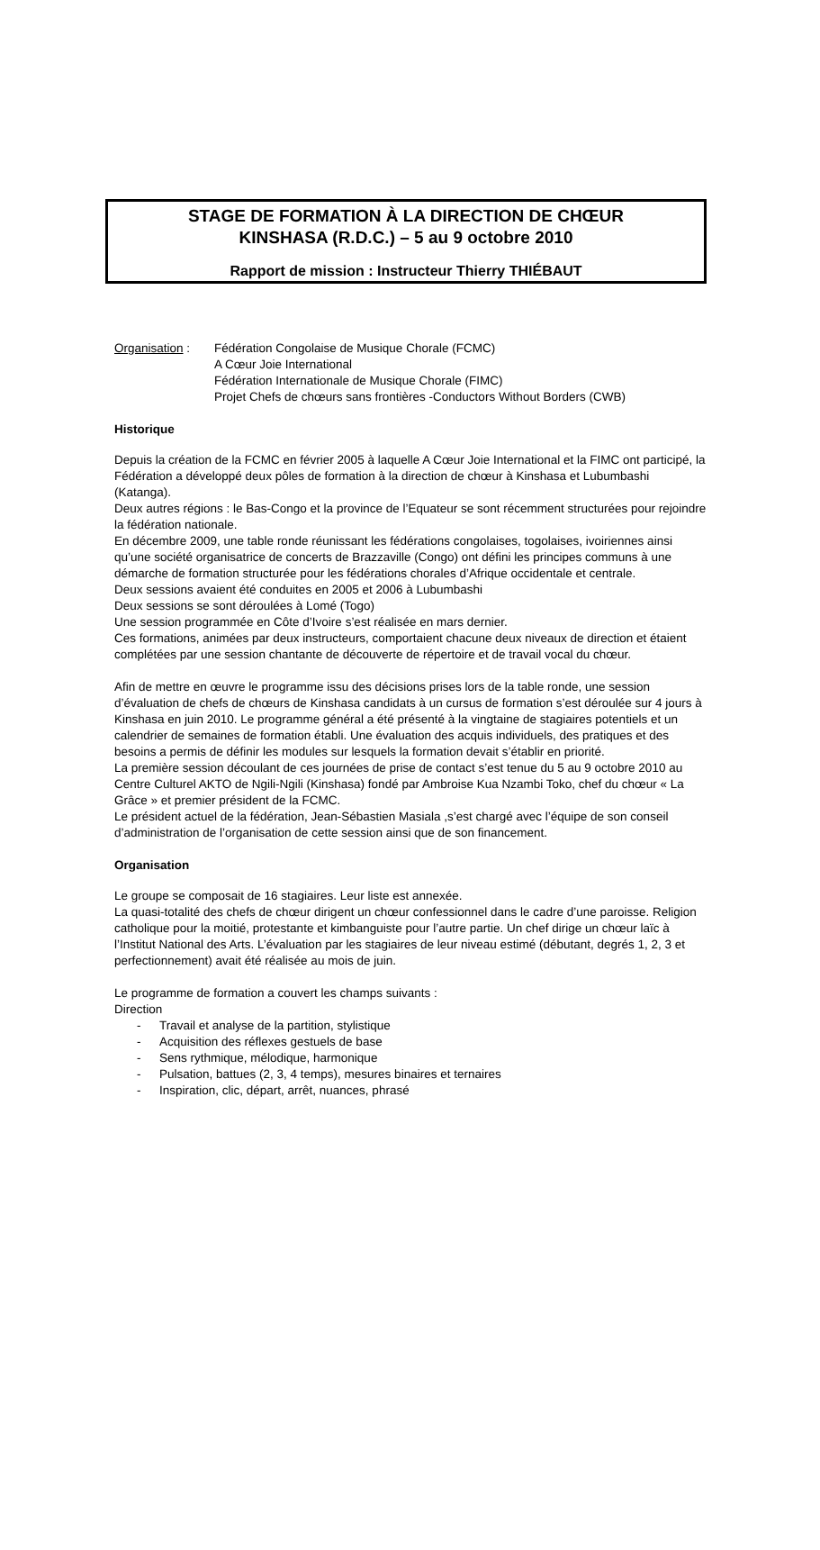STAGE DE FORMATION À LA DIRECTION DE CHŒUR
KINSHASA (R.D.C.) – 5 au 9 octobre 2010
Rapport de mission : Instructeur Thierry THIÉBAUT
Organisation :
Fédération Congolaise de Musique Chorale (FCMC)
A Cœur Joie International
Fédération Internationale de Musique Chorale (FIMC)
Projet Chefs de chœurs sans frontières -Conductors Without Borders (CWB)
Historique
Depuis la création de la FCMC en février 2005 à laquelle A Cœur Joie International et la FIMC ont participé, la Fédération a développé deux pôles de formation à la direction de chœur à Kinshasa et Lubumbashi (Katanga).
Deux autres régions : le Bas-Congo et la province de l’Equateur se sont récemment structurées pour rejoindre la fédération nationale.
En décembre 2009, une table ronde réunissant les fédérations congolaises, togolaises, ivoiriennes ainsi qu’une société organisatrice de concerts de Brazzaville (Congo) ont défini les principes communs à une démarche de formation structurée pour les fédérations chorales d’Afrique occidentale et centrale.
Deux sessions avaient été conduites en 2005 et 2006 à Lubumbashi
Deux sessions se sont déroulées à Lomé (Togo)
Une session programmée en Côte d’Ivoire s’est réalisée en mars dernier.
Ces formations, animées par deux instructeurs, comportaient chacune deux niveaux de direction et étaient complétées par une session chantante de découverte de répertoire et de travail vocal du chœur.
Afin de mettre en œuvre le programme issu des décisions prises lors de la table ronde, une session d’évaluation de chefs de chœurs de Kinshasa candidats à un cursus de formation s’est déroulée sur 4 jours à Kinshasa en juin 2010. Le programme général a été présenté à la vingtaine de stagiaires potentiels et un calendrier de semaines de formation établi. Une évaluation des acquis individuels, des pratiques et des besoins a permis de définir les modules sur lesquels la formation devait s’établir en priorité.
La première session découlant de ces journées de prise de contact s’est tenue du 5 au 9 octobre 2010 au Centre Culturel AKTO de Ngili-Ngili (Kinshasa) fondé par Ambroise Kua Nzambi Toko, chef du chœur « La Grâce » et premier président de la FCMC.
Le président actuel de la fédération, Jean-Sébastien Masiala ,s’est chargé avec l’équipe de son conseil d’administration de l’organisation de cette session ainsi que de son financement.
Organisation
Le groupe se composait de 16 stagiaires. Leur liste est annexée.
La quasi-totalité des chefs de chœur dirigent un chœur confessionnel dans le cadre d’une paroisse. Religion catholique pour la moitié, protestante et kimbanguiste pour l’autre partie. Un chef dirige un chœur laïc à l’Institut National des Arts. L’évaluation par les stagiaires de leur niveau estimé (débutant, degrés 1, 2, 3 et perfectionnement) avait été réalisée au mois de juin.
Le programme de formation a couvert les champs suivants :
Direction
- Travail et analyse de la partition, stylistique
- Acquisition des réflexes gestuels de base
- Sens rythmique, mélodique, harmonique
- Pulsation, battues (2, 3, 4 temps), mesures binaires et ternaires
- Inspiration, clic, départ, arrêt, nuances, phrasé